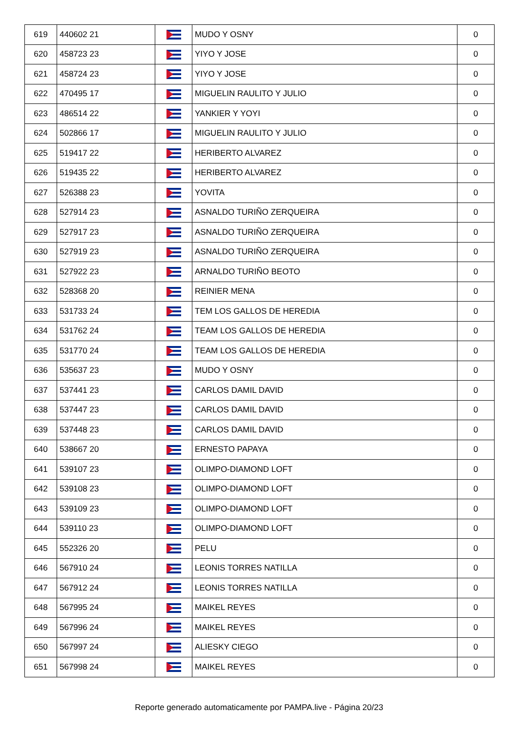| 619 | 440602 21 | | MUDO Y OSNY | 0 |
| 620 | 458723 23 | | YIYO Y JOSE | 0 |
| 621 | 458724 23 | | YIYO Y JOSE | 0 |
| 622 | 470495 17 | | MIGUELIN RAULITO Y JULIO | 0 |
| 623 | 486514 22 | | YANKIER Y YOYI | 0 |
| 624 | 502866 17 | | MIGUELIN RAULITO Y JULIO | 0 |
| 625 | 519417 22 | | HERIBERTO ALVAREZ | 0 |
| 626 | 519435 22 | | HERIBERTO ALVAREZ | 0 |
| 627 | 526388 23 | | YOVITA | 0 |
| 628 | 527914 23 | | ASNALDO TURIÑO ZERQUEIRA | 0 |
| 629 | 527917 23 | | ASNALDO TURIÑO ZERQUEIRA | 0 |
| 630 | 527919 23 | | ASNALDO TURIÑO ZERQUEIRA | 0 |
| 631 | 527922 23 | | ARNALDO TURIÑO BEOTO | 0 |
| 632 | 528368 20 | | REINIER MENA | 0 |
| 633 | 531733 24 | | TEM LOS GALLOS DE HEREDIA | 0 |
| 634 | 531762 24 | | TEAM LOS GALLOS DE HEREDIA | 0 |
| 635 | 531770 24 | | TEAM LOS GALLOS DE HEREDIA | 0 |
| 636 | 535637 23 | | MUDO Y OSNY | 0 |
| 637 | 537441 23 | | CARLOS DAMIL DAVID | 0 |
| 638 | 537447 23 | | CARLOS DAMIL DAVID | 0 |
| 639 | 537448 23 | | CARLOS DAMIL DAVID | 0 |
| 640 | 538667 20 | | ERNESTO PAPAYA | 0 |
| 641 | 539107 23 | | OLIMPO-DIAMOND LOFT | 0 |
| 642 | 539108 23 | | OLIMPO-DIAMOND LOFT | 0 |
| 643 | 539109 23 | | OLIMPO-DIAMOND LOFT | 0 |
| 644 | 539110 23 | | OLIMPO-DIAMOND LOFT | 0 |
| 645 | 552326 20 | | PELU | 0 |
| 646 | 567910 24 | | LEONIS TORRES NATILLA | 0 |
| 647 | 567912 24 | | LEONIS TORRES NATILLA | 0 |
| 648 | 567995 24 | | MAIKEL REYES | 0 |
| 649 | 567996 24 | | MAIKEL REYES | 0 |
| 650 | 567997 24 | | ALIESKY CIEGO | 0 |
| 651 | 567998 24 | | MAIKEL REYES | 0 |
Reporte generado automaticamente por PAMPA.live - Página 20/23